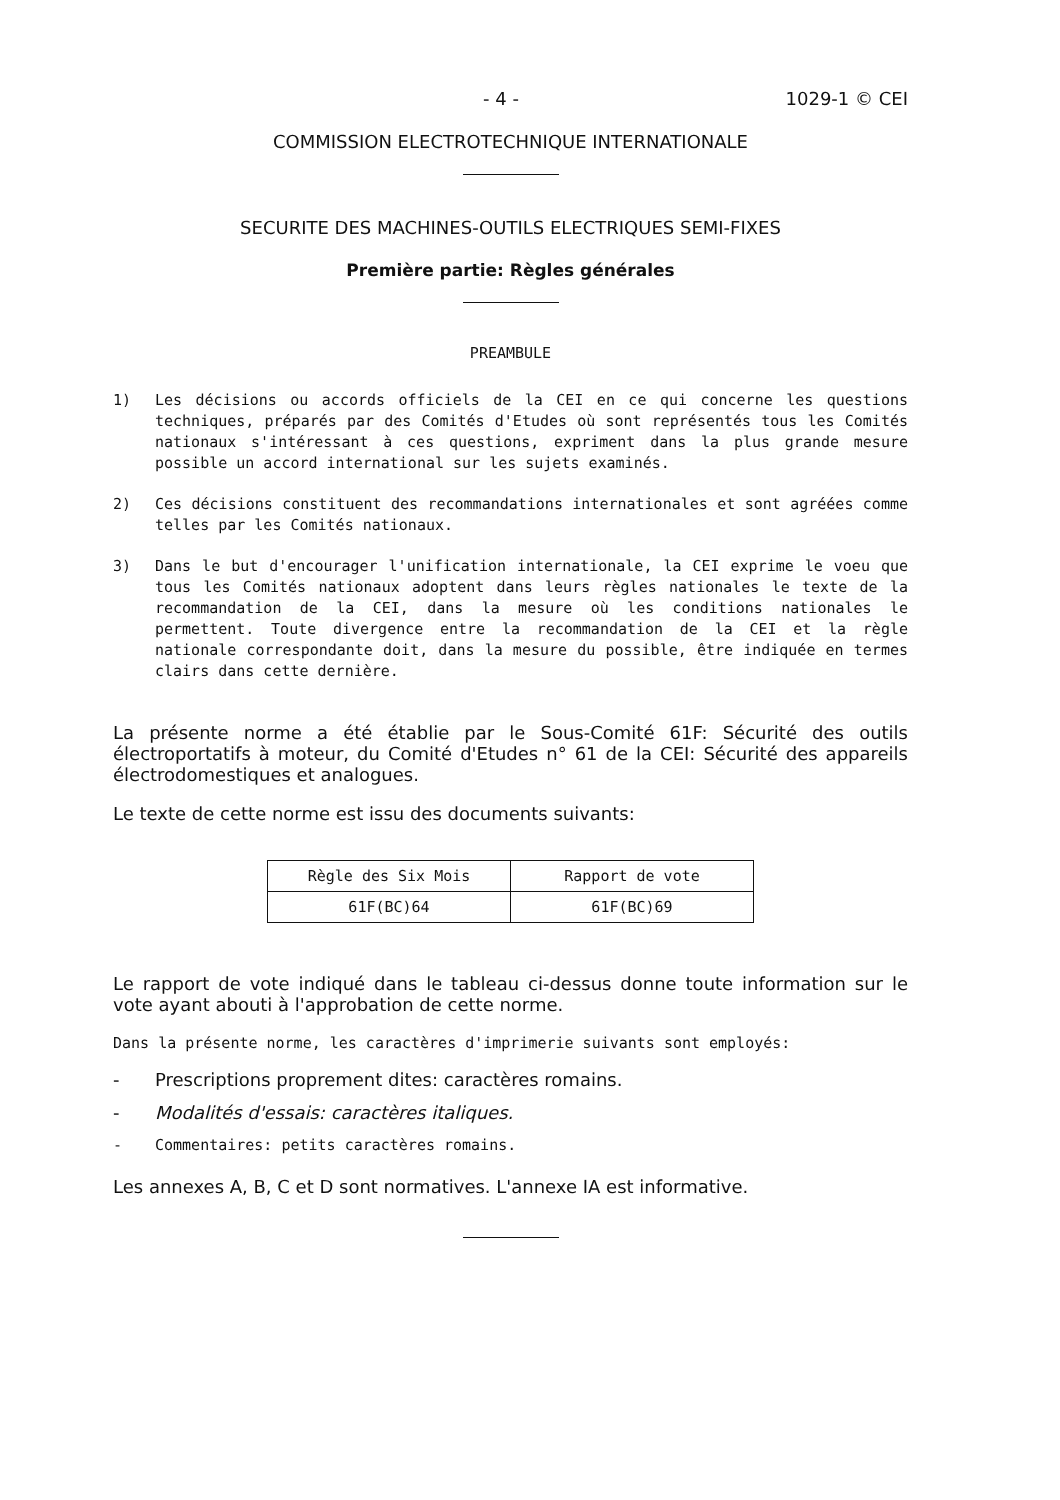- 4 - 1029-1 © CEI
COMMISSION ELECTROTECHNIQUE INTERNATIONALE
SECURITE DES MACHINES-OUTILS ELECTRIQUES SEMI-FIXES
Première partie: Règles générales
PREAMBULE
1) Les décisions ou accords officiels de la CEI en ce qui concerne les questions techniques, préparés par des Comités d'Etudes où sont représentés tous les Comités nationaux s'intéressant à ces questions, expriment dans la plus grande mesure possible un accord international sur les sujets examinés.
2) Ces décisions constituent des recommandations internationales et sont agréées comme telles par les Comités nationaux.
3) Dans le but d'encourager l'unification internationale, la CEI exprime le voeu que tous les Comités nationaux adoptent dans leurs règles nationales le texte de la recommandation de la CEI, dans la mesure où les conditions nationales le permettent. Toute divergence entre la recommandation de la CEI et la règle nationale correspondante doit, dans la mesure du possible, être indiquée en termes clairs dans cette dernière.
La présente norme a été établie par le Sous-Comité 61F: Sécurité des outils électroportatifs à moteur, du Comité d'Etudes n° 61 de la CEI: Sécurité des appareils électrodomestiques et analogues.
Le texte de cette norme est issu des documents suivants:
| Règle des Six Mois | Rapport de vote |
| --- | --- |
| 61F(BC)64 | 61F(BC)69 |
Le rapport de vote indiqué dans le tableau ci-dessus donne toute information sur le vote ayant abouti à l'approbation de cette norme.
Dans la présente norme, les caractères d'imprimerie suivants sont employés:
- Prescriptions proprement dites: caractères romains.
- Modalités d'essais: caractères italiques.
- Commentaires: petits caractères romains.
Les annexes A, B, C et D sont normatives. L'annexe IA est informative.